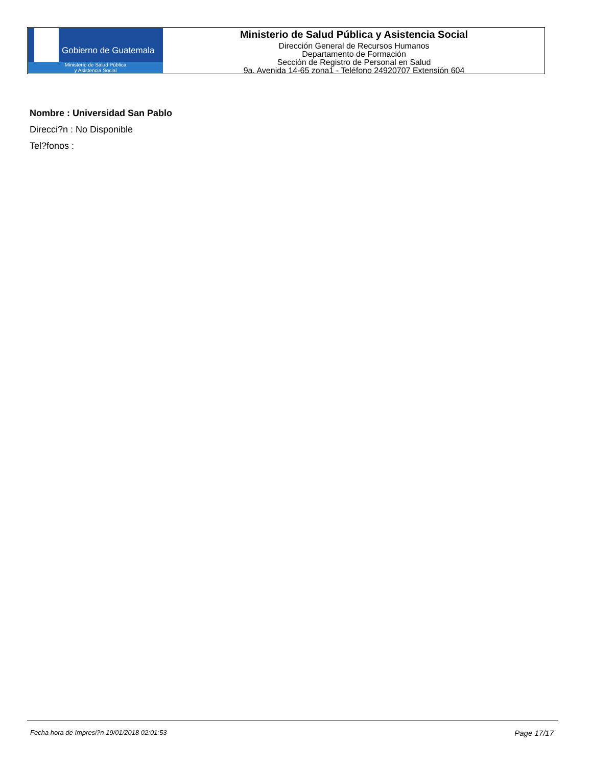Gobierno de Guatemala
Ministerio de Salud Pública
y Asistencia Social
Ministerio de Salud Pública y Asistencia Social
Dirección General de Recursos Humanos
Departamento de Formación
Sección de Registro de Personal en Salud
9a. Avenida 14-65 zona1 - Teléfono 24920707 Extensión 604
Nombre : Universidad San Pablo
Direcci?n : No Disponible
Tel?fonos :
Fecha hora de Impresi?n 19/01/2018 02:01:53 Page 17/17